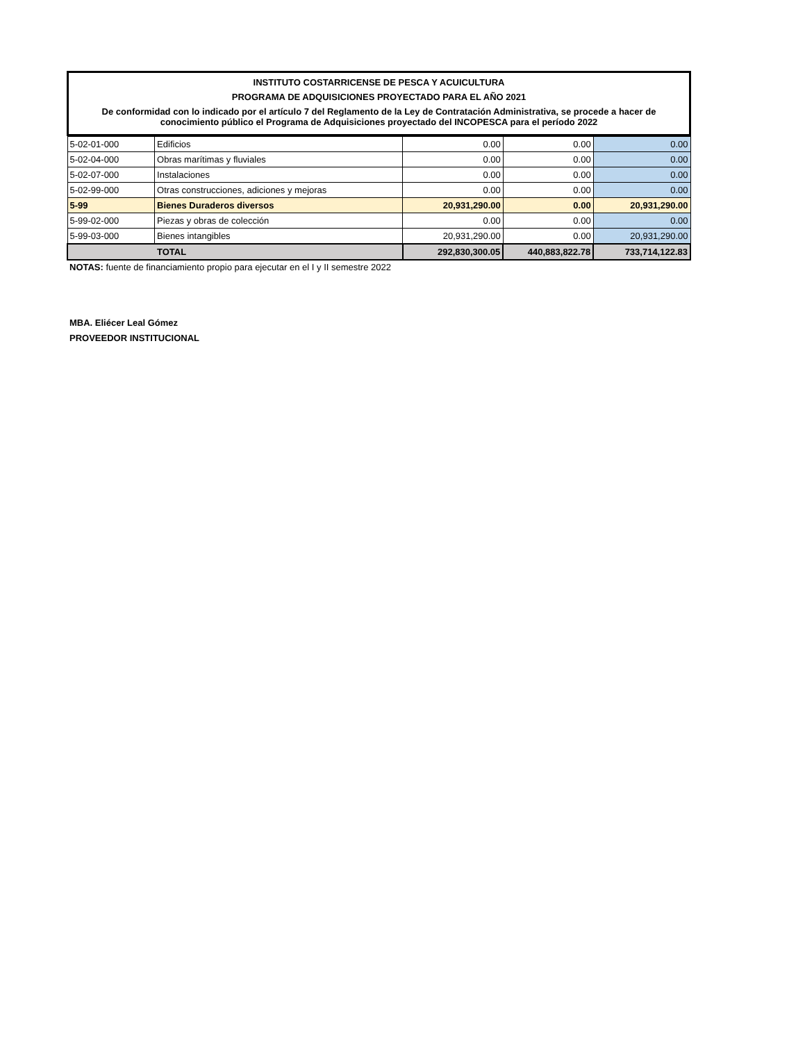INSTITUTO COSTARRICENSE DE PESCA Y ACUICULTURA
PROGRAMA DE ADQUISICIONES PROYECTADO PARA EL AÑO 2021
De conformidad con lo indicado por el artículo 7 del Reglamento de la Ley de Contratación Administrativa, se procede a hacer de conocimiento público el Programa de Adquisiciones proyectado del INCOPESCA para el período 2022
| 5-02-01-000 | Edificios | 0.00 | 0.00 | 0.00 |
| 5-02-04-000 | Obras marítimas y fluviales | 0.00 | 0.00 | 0.00 |
| 5-02-07-000 | Instalaciones | 0.00 | 0.00 | 0.00 |
| 5-02-99-000 | Otras construcciones, adiciones y mejoras | 0.00 | 0.00 | 0.00 |
| 5-99 | Bienes Duraderos diversos | 20,931,290.00 | 0.00 | 20,931,290.00 |
| 5-99-02-000 | Piezas y obras de colección | 0.00 | 0.00 | 0.00 |
| 5-99-03-000 | Bienes intangibles | 20,931,290.00 | 0.00 | 20,931,290.00 |
| TOTAL | | 292,830,300.05 | 440,883,822.78 | 733,714,122.83 |
NOTAS: fuente de financiamiento propio para ejecutar en el I y II semestre 2022
MBA. Eliécer Leal Gómez
PROVEEDOR INSTITUCIONAL